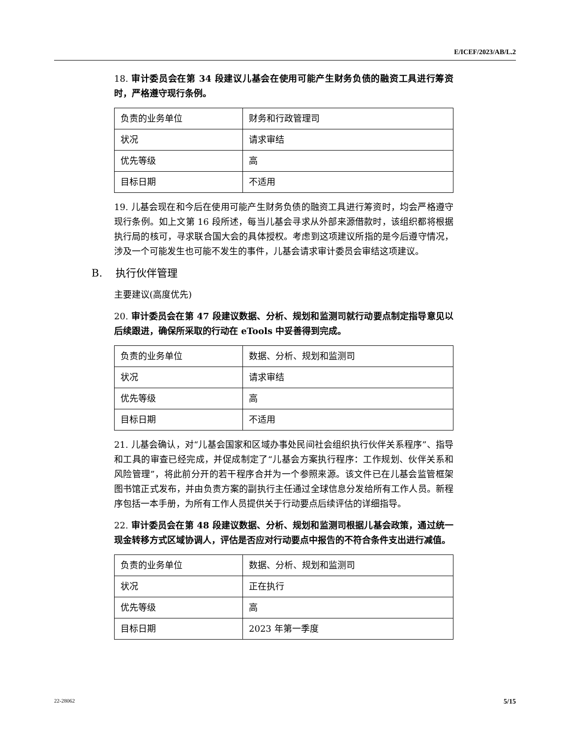E/ICEF/2023/AB/L.2
18. 审计委员会在第 34 段建议儿基会在使用可能产生财务负债的融资工具进行筹资时，严格遵守现行条例。
| 负责的业务单位 | 财务和行政管理司 |
| 状况 | 请求审结 |
| 优先等级 | 高 |
| 目标日期 | 不适用 |
19. 儿基会现在和今后在使用可能产生财务负债的融资工具进行筹资时，均会严格遵守现行条例。如上文第 16 段所述，每当儿基会寻求从外部来源借款时，该组织都将根据执行局的核可，寻求联合国大会的具体授权。考虑到这项建议所指的是今后遵守情况，涉及一个可能发生也可能不发生的事件，儿基会请求审计委员会审结这项建议。
B. 执行伙伴管理
主要建议(高度优先)
20. 审计委员会在第 47 段建议数据、分析、规划和监测司就行动要点制定指导意见以后续跟进，确保所采取的行动在 eTools 中妥善得到完成。
| 负责的业务单位 | 数据、分析、规划和监测司 |
| 状况 | 请求审结 |
| 优先等级 | 高 |
| 目标日期 | 不适用 |
21. 儿基会确认，对“儿基会国家和区域办事处民间社会组织执行伙伴关系程序”、指导和工具的审查已经完成，并促成制定了“儿基会方案执行程序：工作规划、伙伴关系和风险管理”，将此前分开的若干程序合并为一个参照来源。该文件已在儿基会监管框架图书馆正式发布，并由负责方案的副执行主任通过全球信息分发给所有工作人员。新程序包括一本手册，为所有工作人员提供关于行动要点后续评估的详细指导。
22. 审计委员会在第 48 段建议数据、分析、规划和监测司根据儿基会政策，通过统一现金转移方式区域协调人，评估是否应对行动要点中报告的不符合条件支出进行减值。
| 负责的业务单位 | 数据、分析、规划和监测司 |
| 状况 | 正在执行 |
| 优先等级 | 高 |
| 目标日期 | 2023 年第一季度 |
22-28062 5/15